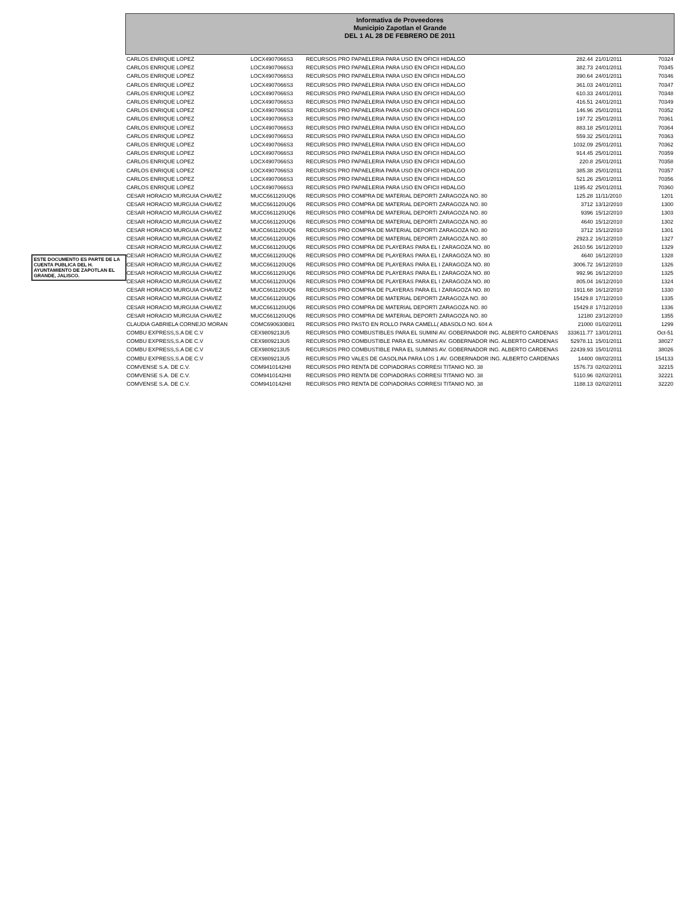ESTE DOCUMENTO ES PARTE DE LA CUENTA PUBLICA DEL H. AYUNTAMIENTO DE ZAPOTLAN EL GRANDE, JALISCO.
Informativa de Proveedores
Municipio Zapotlan el Grande
DEL 1 AL 28 DE FEBRERO DE 2011
| CARLOS ENRIQUE LOPEZ | LOCX4907066S3 | RECURSOS PRO PAPAELERIA PARA USO EN OFICII HIDALGO | 282.44 | 21/01/2011 | 70324 |
| CARLOS ENRIQUE LOPEZ | LOCX4907066S3 | RECURSOS PRO PAPAELERIA PARA USO EN OFICII HIDALGO | 382.73 | 24/01/2011 | 70345 |
| CARLOS ENRIQUE LOPEZ | LOCX4907066S3 | RECURSOS PRO PAPAELERIA PARA USO EN OFICII HIDALGO | 390.64 | 24/01/2011 | 70346 |
| CARLOS ENRIQUE LOPEZ | LOCX4907066S3 | RECURSOS PRO PAPAELERIA PARA USO EN OFICII HIDALGO | 361.03 | 24/01/2011 | 70347 |
| CARLOS ENRIQUE LOPEZ | LOCX4907066S3 | RECURSOS PRO PAPAELERIA PARA USO EN OFICII HIDALGO | 610.33 | 24/01/2011 | 70348 |
| CARLOS ENRIQUE LOPEZ | LOCX4907066S3 | RECURSOS PRO PAPAELERIA PARA USO EN OFICII HIDALGO | 416.51 | 24/01/2011 | 70349 |
| CARLOS ENRIQUE LOPEZ | LOCX4907066S3 | RECURSOS PRO PAPAELERIA PARA USO EN OFICII HIDALGO | 146.96 | 25/01/2011 | 70352 |
| CARLOS ENRIQUE LOPEZ | LOCX4907066S3 | RECURSOS PRO PAPAELERIA PARA USO EN OFICII HIDALGO | 197.72 | 25/01/2011 | 70361 |
| CARLOS ENRIQUE LOPEZ | LOCX4907066S3 | RECURSOS PRO PAPAELERIA PARA USO EN OFICII HIDALGO | 883.18 | 25/01/2011 | 70364 |
| CARLOS ENRIQUE LOPEZ | LOCX4907066S3 | RECURSOS PRO PAPAELERIA PARA USO EN OFICII HIDALGO | 559.32 | 25/01/2011 | 70363 |
| CARLOS ENRIQUE LOPEZ | LOCX4907066S3 | RECURSOS PRO PAPAELERIA PARA USO EN OFICII HIDALGO | 1032.09 | 25/01/2011 | 70362 |
| CARLOS ENRIQUE LOPEZ | LOCX4907066S3 | RECURSOS PRO PAPAELERIA PARA USO EN OFICII HIDALGO | 914.45 | 25/01/2011 | 70359 |
| CARLOS ENRIQUE LOPEZ | LOCX4907066S3 | RECURSOS PRO PAPAELERIA PARA USO EN OFICII HIDALGO | 220.8 | 25/01/2011 | 70358 |
| CARLOS ENRIQUE LOPEZ | LOCX4907066S3 | RECURSOS PRO PAPAELERIA PARA USO EN OFICII HIDALGO | 385.38 | 25/01/2011 | 70357 |
| CARLOS ENRIQUE LOPEZ | LOCX4907066S3 | RECURSOS PRO PAPAELERIA PARA USO EN OFICII HIDALGO | 521.26 | 25/01/2011 | 70356 |
| CARLOS ENRIQUE LOPEZ | LOCX4907066S3 | RECURSOS PRO PAPAELERIA PARA USO EN OFICII HIDALGO | 1195.42 | 25/01/2011 | 70360 |
| CESAR HORACIO MURGUIA CHAVEZ | MUCC661120UQ6 | RECURSOS PRO COMPRA DE MATERIAL DEPORTI ZARAGOZA NO. 80 | 125.28 | 11/11/2010 | 1201 |
| CESAR HORACIO MURGUIA CHAVEZ | MUCC661120UQ6 | RECURSOS PRO COMPRA DE MATERIAL DEPORTI ZARAGOZA NO. 80 | 3712 | 13/12/2010 | 1300 |
| CESAR HORACIO MURGUIA CHAVEZ | MUCC661120UQ6 | RECURSOS PRO COMPRA DE MATERIAL DEPORTI ZARAGOZA NO. 80 | 9396 | 15/12/2010 | 1303 |
| CESAR HORACIO MURGUIA CHAVEZ | MUCC661120UQ6 | RECURSOS PRO COMPRA DE MATERIAL DEPORTI ZARAGOZA NO. 80 | 4640 | 15/12/2010 | 1302 |
| CESAR HORACIO MURGUIA CHAVEZ | MUCC661120UQ6 | RECURSOS PRO COMPRA DE MATERIAL DEPORTI ZARAGOZA NO. 80 | 3712 | 15/12/2010 | 1301 |
| CESAR HORACIO MURGUIA CHAVEZ | MUCC661120UQ6 | RECURSOS PRO COMPRA DE MATERIAL DEPORTI ZARAGOZA NO. 80 | 2923.2 | 16/12/2010 | 1327 |
| CESAR HORACIO MURGUIA CHAVEZ | MUCC661120UQ6 | RECURSOS PRO COMPRA DE PLAYERAS PARA EL I ZARAGOZA NO. 80 | 2610.56 | 16/12/2010 | 1329 |
| CESAR HORACIO MURGUIA CHAVEZ | MUCC661120UQ6 | RECURSOS PRO COMPRA DE PLAYERAS PARA EL I ZARAGOZA NO. 80 | 4640 | 16/12/2010 | 1328 |
| CESAR HORACIO MURGUIA CHAVEZ | MUCC661120UQ6 | RECURSOS PRO COMPRA DE PLAYERAS PARA EL I ZARAGOZA NO. 80 | 3006.72 | 16/12/2010 | 1326 |
| CESAR HORACIO MURGUIA CHAVEZ | MUCC661120UQ6 | RECURSOS PRO COMPRA DE PLAYERAS PARA EL I ZARAGOZA NO. 80 | 992.96 | 16/12/2010 | 1325 |
| CESAR HORACIO MURGUIA CHAVEZ | MUCC661120UQ6 | RECURSOS PRO COMPRA DE PLAYERAS PARA EL I ZARAGOZA NO. 80 | 805.04 | 16/12/2010 | 1324 |
| CESAR HORACIO MURGUIA CHAVEZ | MUCC661120UQ6 | RECURSOS PRO COMPRA DE PLAYERAS PARA EL I ZARAGOZA NO. 80 | 1911.68 | 16/12/2010 | 1330 |
| CESAR HORACIO MURGUIA CHAVEZ | MUCC661120UQ6 | RECURSOS PRO COMPRA DE MATERIAL DEPORTI ZARAGOZA NO. 80 | 15429.8 | 17/12/2010 | 1335 |
| CESAR HORACIO MURGUIA CHAVEZ | MUCC661120UQ6 | RECURSOS PRO COMPRA DE MATERIAL DEPORTI ZARAGOZA NO. 80 | 15429.8 | 17/12/2010 | 1336 |
| CESAR HORACIO MURGUIA CHAVEZ | MUCC661120UQ6 | RECURSOS PRO COMPRA DE MATERIAL DEPORTI ZARAGOZA NO. 80 | 12180 | 23/12/2010 | 1355 |
| CLAUDIA GABRIELA CORNEJO MORAN | COMC690630B81 | RECURSOS PRO PASTO EN ROLLO PARA CAMELL( ABASOLO NO. 604 A | 21000 | 01/02/2011 | 1299 |
| COMBU EXPRESS,S.A DE C.V | CEX9809213U5 | RECURSOS PRO COMBUSTIBLES PARA EL SUMINI AV. GOBERNADOR ING. ALBERTO CARDENAS | 333611.77 | 13/01/2011 | Oct-51 |
| COMBU EXPRESS,S.A DE C.V | CEX9809213U5 | RECURSOS PRO COMBUSTIBLE PARA EL SUMINIS AV. GOBERNADOR ING. ALBERTO CARDENAS | 52978.11 | 15/01/2011 | 38027 |
| COMBU EXPRESS,S.A DE C.V | CEX9809213U5 | RECURSOS PRO COMBUSTIBLE PARA EL SUMINIS AV. GOBERNADOR ING. ALBERTO CARDENAS | 22439.93 | 15/01/2011 | 38026 |
| COMBU EXPRESS,S.A DE C.V | CEX9809213U5 | RECURSOS PRO VALES DE GASOLINA PARA LOS 1 AV. GOBERNADOR ING. ALBERTO CARDENAS | 14400 | 08/02/2011 | 154133 |
| COMVENSE S.A. DE C.V. | COM9410142H8 | RECURSOS PRO RENTA DE COPIADORAS CORRESI TITANIO NO. 38 | 1576.73 | 02/02/2011 | 32215 |
| COMVENSE S.A. DE C.V. | COM9410142H8 | RECURSOS PRO RENTA DE COPIADORAS CORRESI TITANIO NO. 38 | 5110.96 | 02/02/2011 | 32221 |
| COMVENSE S.A. DE C.V. | COM9410142H8 | RECURSOS PRO RENTA DE COPIADORAS CORRESI TITANIO NO. 38 | 1188.13 | 02/02/2011 | 32220 |